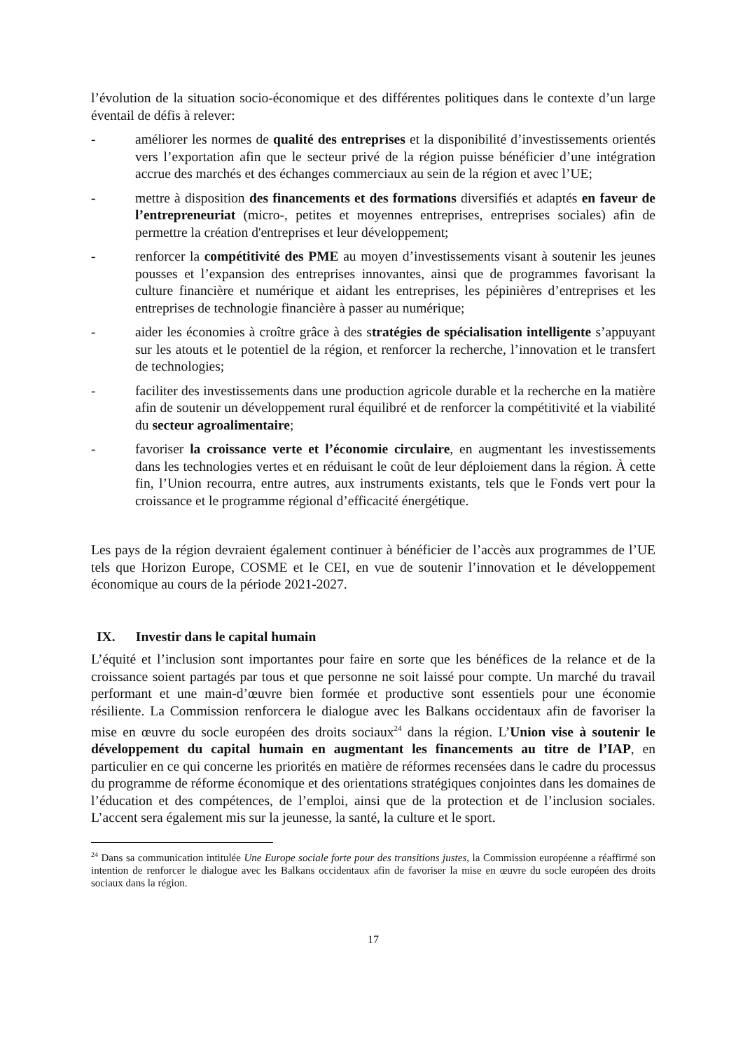l’évolution de la situation socio-économique et des différentes politiques dans le contexte d’un large éventail de défis à relever:
- améliorer les normes de qualité des entreprises et la disponibilité d’investissements orientés vers l’exportation afin que le secteur privé de la région puisse bénéficier d’une intégration accrue des marchés et des échanges commerciaux au sein de la région et avec l’UE;
- mettre à disposition des financements et des formations diversifiés et adaptés en faveur de l’entrepreneuriat (micro-, petites et moyennes entreprises, entreprises sociales) afin de permettre la création d'entreprises et leur développement;
- renforcer la compétitivité des PME au moyen d’investissements visant à soutenir les jeunes pousses et l’expansion des entreprises innovantes, ainsi que de programmes favorisant la culture financière et numérique et aidant les entreprises, les pépinières d’entreprises et les entreprises de technologie financière à passer au numérique;
- aider les économies à croître grâce à des stratégies de spécialisation intelligente s’appuyant sur les atouts et le potentiel de la région, et renforcer la recherche, l’innovation et le transfert de technologies;
- faciliter des investissements dans une production agricole durable et la recherche en la matière afin de soutenir un développement rural équilibré et de renforcer la compétitivité et la viabilité du secteur agroalimentaire;
- favoriser la croissance verte et l’économie circulaire, en augmentant les investissements dans les technologies vertes et en réduisant le coût de leur déploiement dans la région. À cette fin, l’Union recourra, entre autres, aux instruments existants, tels que le Fonds vert pour la croissance et le programme régional d’efficacité énergétique.
Les pays de la région devraient également continuer à bénéficier de l’accès aux programmes de l’UE tels que Horizon Europe, COSME et le CEI, en vue de soutenir l’innovation et le développement économique au cours de la période 2021-2027.
IX. Investir dans le capital humain
L’équité et l’inclusion sont importantes pour faire en sorte que les bénéfices de la relance et de la croissance soient partagés par tous et que personne ne soit laissé pour compte. Un marché du travail performant et une main-d’œuvre bien formée et productive sont essentiels pour une économie résiliente. La Commission renforcera le dialogue avec les Balkans occidentaux afin de favoriser la mise en œuvre du socle européen des droits sociaux<sup>24</sup> dans la région. L’Union vise à soutenir le développement du capital humain en augmentant les financements au titre de l’IAP, en particulier en ce qui concerne les priorités en matière de réformes recensées dans le cadre du processus du programme de réforme économique et des orientations stratégiques conjointes dans les domaines de l’éducation et des compétences, de l’emploi, ainsi que de la protection et de l’inclusion sociales. L’accent sera également mis sur la jeunesse, la santé, la culture et le sport.
<sup>24</sup> Dans sa communication intitulée Une Europe sociale forte pour des transitions justes, la Commission européenne a réaffirmé son intention de renforcer le dialogue avec les Balkans occidentaux afin de favoriser la mise en œuvre du socle européen des droits sociaux dans la région.
17